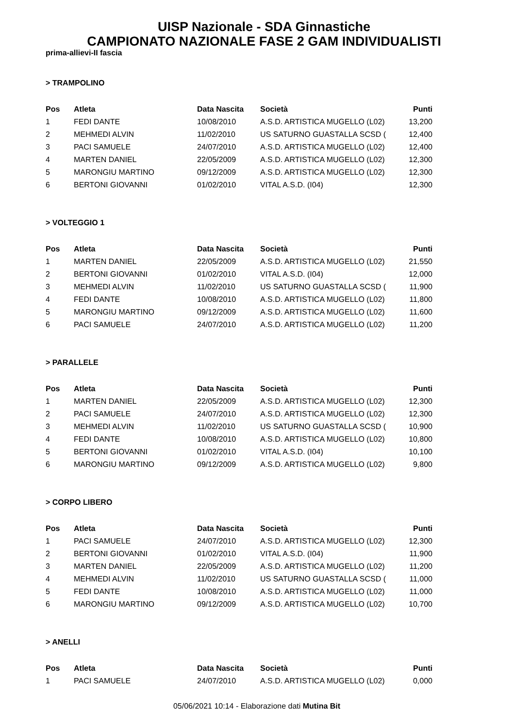UISP Nazionale - SDA Ginnastiche
CAMPIONATO NAZIONALE FASE 2 GAM INDIVIDUALISTI
prima-allievi-II fascia
> TRAMPOLINO
| Pos | Atleta | Data Nascita | Società | Punti |
| --- | --- | --- | --- | --- |
| 1 | FEDI DANTE | 10/08/2010 | A.S.D. ARTISTICA MUGELLO (L02) | 13,200 |
| 2 | MEHMEDI ALVIN | 11/02/2010 | US SATURNO GUASTALLA SCSD ( | 12,400 |
| 3 | PACI SAMUELE | 24/07/2010 | A.S.D. ARTISTICA MUGELLO (L02) | 12,400 |
| 4 | MARTEN DANIEL | 22/05/2009 | A.S.D. ARTISTICA MUGELLO (L02) | 12,300 |
| 5 | MARONGIU MARTINO | 09/12/2009 | A.S.D. ARTISTICA MUGELLO (L02) | 12,300 |
| 6 | BERTONI GIOVANNI | 01/02/2010 | VITAL A.S.D. (I04) | 12,300 |
> VOLTEGGIO 1
| Pos | Atleta | Data Nascita | Società | Punti |
| --- | --- | --- | --- | --- |
| 1 | MARTEN DANIEL | 22/05/2009 | A.S.D. ARTISTICA MUGELLO (L02) | 21,550 |
| 2 | BERTONI GIOVANNI | 01/02/2010 | VITAL A.S.D. (I04) | 12,000 |
| 3 | MEHMEDI ALVIN | 11/02/2010 | US SATURNO GUASTALLA SCSD ( | 11,900 |
| 4 | FEDI DANTE | 10/08/2010 | A.S.D. ARTISTICA MUGELLO (L02) | 11,800 |
| 5 | MARONGIU MARTINO | 09/12/2009 | A.S.D. ARTISTICA MUGELLO (L02) | 11,600 |
| 6 | PACI SAMUELE | 24/07/2010 | A.S.D. ARTISTICA MUGELLO (L02) | 11,200 |
> PARALLELE
| Pos | Atleta | Data Nascita | Società | Punti |
| --- | --- | --- | --- | --- |
| 1 | MARTEN DANIEL | 22/05/2009 | A.S.D. ARTISTICA MUGELLO (L02) | 12,300 |
| 2 | PACI SAMUELE | 24/07/2010 | A.S.D. ARTISTICA MUGELLO (L02) | 12,300 |
| 3 | MEHMEDI ALVIN | 11/02/2010 | US SATURNO GUASTALLA SCSD ( | 10,900 |
| 4 | FEDI DANTE | 10/08/2010 | A.S.D. ARTISTICA MUGELLO (L02) | 10,800 |
| 5 | BERTONI GIOVANNI | 01/02/2010 | VITAL A.S.D. (I04) | 10,100 |
| 6 | MARONGIU MARTINO | 09/12/2009 | A.S.D. ARTISTICA MUGELLO (L02) | 9,800 |
> CORPO LIBERO
| Pos | Atleta | Data Nascita | Società | Punti |
| --- | --- | --- | --- | --- |
| 1 | PACI SAMUELE | 24/07/2010 | A.S.D. ARTISTICA MUGELLO (L02) | 12,300 |
| 2 | BERTONI GIOVANNI | 01/02/2010 | VITAL A.S.D. (I04) | 11,900 |
| 3 | MARTEN DANIEL | 22/05/2009 | A.S.D. ARTISTICA MUGELLO (L02) | 11,200 |
| 4 | MEHMEDI ALVIN | 11/02/2010 | US SATURNO GUASTALLA SCSD ( | 11,000 |
| 5 | FEDI DANTE | 10/08/2010 | A.S.D. ARTISTICA MUGELLO (L02) | 11,000 |
| 6 | MARONGIU MARTINO | 09/12/2009 | A.S.D. ARTISTICA MUGELLO (L02) | 10,700 |
> ANELLI
| Pos | Atleta | Data Nascita | Società | Punti |
| --- | --- | --- | --- | --- |
| 1 | PACI SAMUELE | 24/07/2010 | A.S.D. ARTISTICA MUGELLO (L02) | 0,000 |
05/06/2021 10:14 - Elaborazione dati Mutina Bit